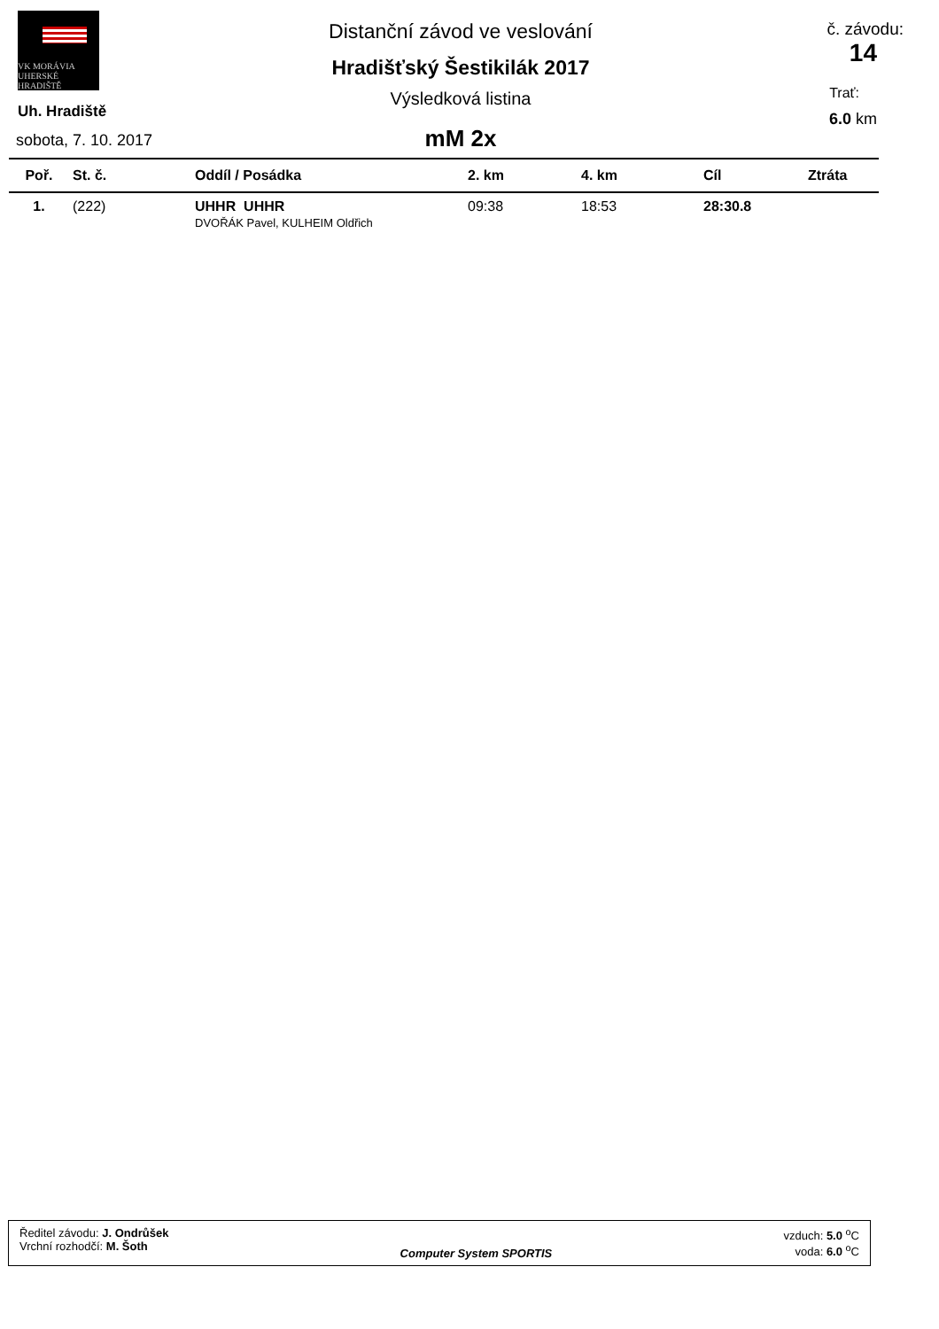VK MORÁVIA
UHERSKÉ HRADIŠTĚ
Uh. Hradiště
sobota, 7. 10. 2017
Distanční závod ve veslování
Hradišťský Šestikilák 2017
Výsledková listina
mM 2x
č. závodu:
14
Trať:
6.0 km
| Poř. | St. č. | Oddíl / Posádka | 2. km | 4. km | Cíl | Ztráta |
| --- | --- | --- | --- | --- | --- | --- |
| 1. | (222) | UHHR UHHR DVOŘÁK Pavel, KULHEIM Oldřich | 09:38 | 18:53 | 28:30.8 | |
Ředitel závodu: J. Ondrůšek
Vrchní rozhodčí: M. Šoth
Computer System SPORTIS vzduch: 5.0 <sup>o</sup>C
voda: 6.0 <sup>o</sup>C